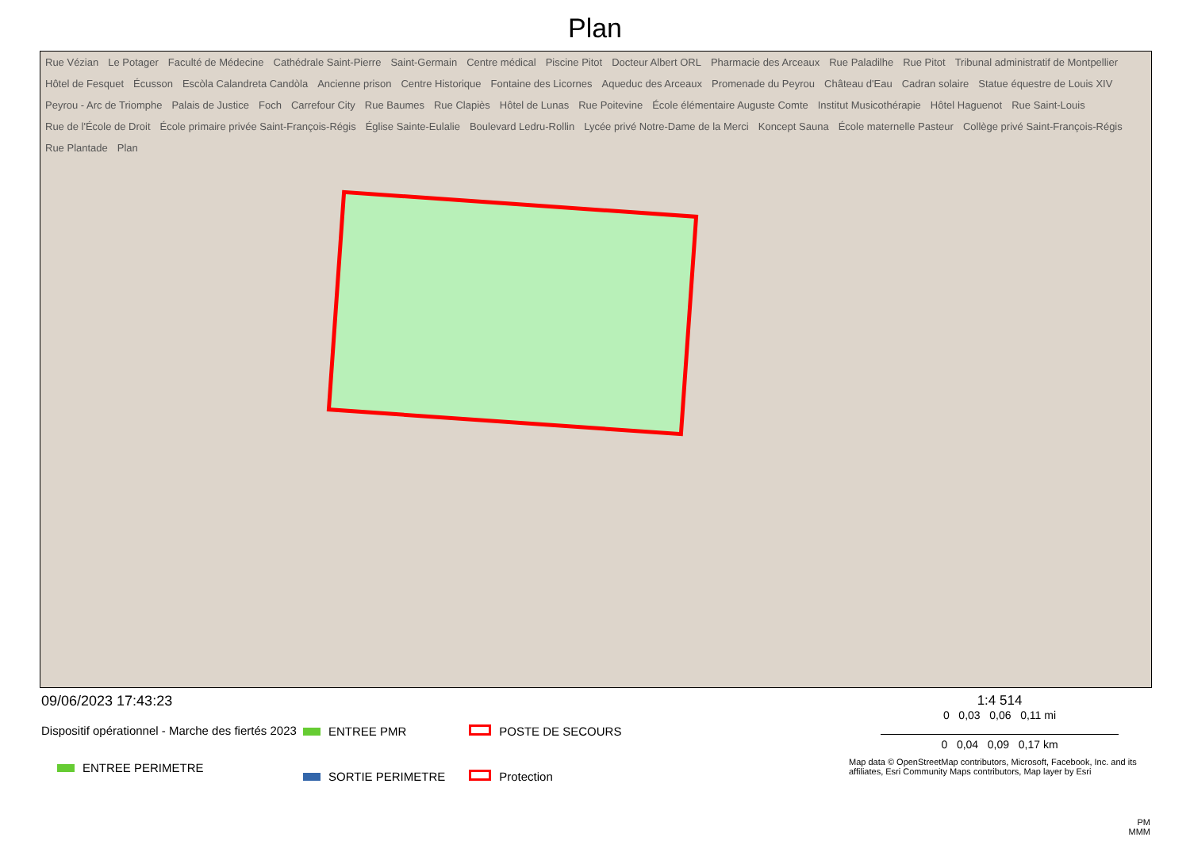Plan
Rue Vézian Le Potager Faculté de Médecine Cathédrale Saint-Pierre Saint-Germain Centre médical Piscine Pitot Docteur Albert ORL Pharmacie des Arceaux Rue Paladilhe Rue Pitot Tribunal administratif de Montpellier Hôtel de Fesquet Écusson Escòla Calandreta Candòla Ancienne prison Centre Historique Fontaine des Licornes Aqueduc des Arceaux Promenade du Peyrou Château d'Eau Cadran solaire Statue équestre de Louis XIV Peyrou - Arc de Triomphe Palais de Justice Foch Carrefour City Rue Baumes Rue Clapiès Hôtel de Lunas Rue Poitevine École élémentaire Auguste Comte Institut Musicothérapie Hôtel Haguenot Rue Saint-Louis Rue de l'École de Droit École primaire privée Saint-François-Régis Église Sainte-Eulalie Boulevard Ledru-Rollin Lycée privé Notre-Dame de la Merci Koncept Sauna École maternelle Pasteur Collège privé Saint-François-Régis Rue Plantade Plan
09/06/2023 17:43:23
Dispositif opérationnel - Marche des fiertés 2023
ENTREE PERIMETRE
ENTREE PMR
SORTIE PERIMETRE
POSTE DE SECOURS
Protection
1:4 514
0 0,03 0,06 0,11 mi
0 0,04 0,09 0,17 km
Map data © OpenStreetMap contributors, Microsoft, Facebook, Inc. and its affiliates, Esri Community Maps contributors, Map layer by Esri
PM
MMM